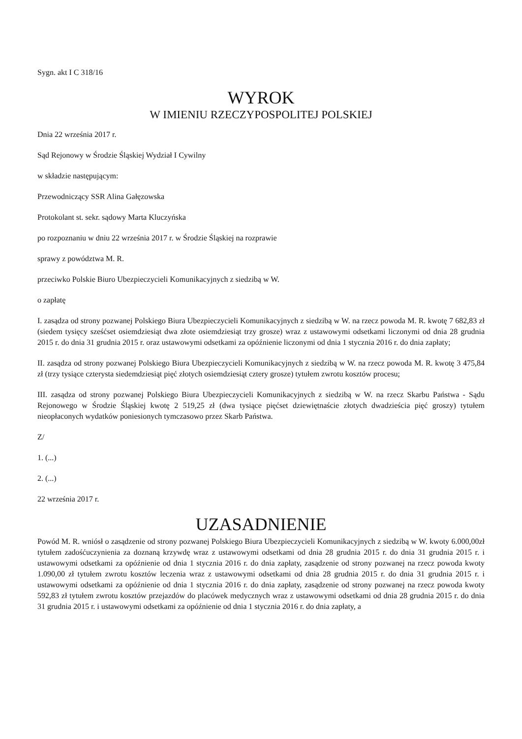Sygn. akt I C 318/16
WYROK
W IMIENIU RZECZYPOSPOLITEJ POLSKIEJ
Dnia 22 września 2017 r.
Sąd Rejonowy w Środzie Śląskiej Wydział I Cywilny
w składzie następującym:
Przewodniczący SSR Alina Gałęzowska
Protokolant st. sekr. sądowy Marta Kluczyńska
po rozpoznaniu w dniu 22 września 2017 r. w Środzie Śląskiej na rozprawie
sprawy z powództwa M. R.
przeciwko Polskie Biuro Ubezpieczycieli Komunikacyjnych z siedzibą w W.
o zapłatę
I. zasądza od strony pozwanej Polskiego Biura Ubezpieczycieli Komunikacyjnych z siedzibą w W. na rzecz powoda M. R. kwotę 7 682,83 zł (siedem tysięcy sześćset osiemdziesiąt dwa złote osiemdziesiąt trzy grosze) wraz z ustawowymi odsetkami liczonymi od dnia 28 grudnia 2015 r. do dnia 31 grudnia 2015 r. oraz ustawowymi odsetkami za opóźnienie liczonymi od dnia 1 stycznia 2016 r. do dnia zapłaty;
II. zasądza od strony pozwanej Polskiego Biura Ubezpieczycieli Komunikacyjnych z siedzibą w W. na rzecz powoda M. R. kwotę 3 475,84 zł (trzy tysiące czterysta siedemdziesiąt pięć złotych osiemdziesiąt cztery grosze) tytułem zwrotu kosztów procesu;
III. zasądza od strony pozwanej Polskiego Biura Ubezpieczycieli Komunikacyjnych z siedzibą w W. na rzecz Skarbu Państwa - Sądu Rejonowego w Środzie Śląskiej kwotę 2 519,25 zł (dwa tysiące pięćset dziewiętnaście złotych dwadzieścia pięć groszy) tytułem nieopłaconych wydatków poniesionych tymczasowo przez Skarb Państwa.
Z/
1. (...)
2. (...)
22 września 2017 r.
UZASADNIENIE
Powód M. R. wniósł o zasądzenie od strony pozwanej Polskiego Biura Ubezpieczycieli Komunikacyjnych z siedzibą w W. kwoty 6.000,00zł tytułem zadośćuczynienia za doznaną krzywdę wraz z ustawowymi odsetkami od dnia 28 grudnia 2015 r. do dnia 31 grudnia 2015 r. i ustawowymi odsetkami za opóźnienie od dnia 1 stycznia 2016 r. do dnia zapłaty, zasądzenie od strony pozwanej na rzecz powoda kwoty 1.090,00 zł tytułem zwrotu kosztów leczenia wraz z ustawowymi odsetkami od dnia 28 grudnia 2015 r. do dnia 31 grudnia 2015 r. i ustawowymi odsetkami za opóźnienie od dnia 1 stycznia 2016 r. do dnia zapłaty, zasądzenie od strony pozwanej na rzecz powoda kwoty 592,83 zł tytułem zwrotu kosztów przejazdów do placówek medycznych wraz z ustawowymi odsetkami od dnia 28 grudnia 2015 r. do dnia 31 grudnia 2015 r. i ustawowymi odsetkami za opóźnienie od dnia 1 stycznia 2016 r. do dnia zapłaty, a